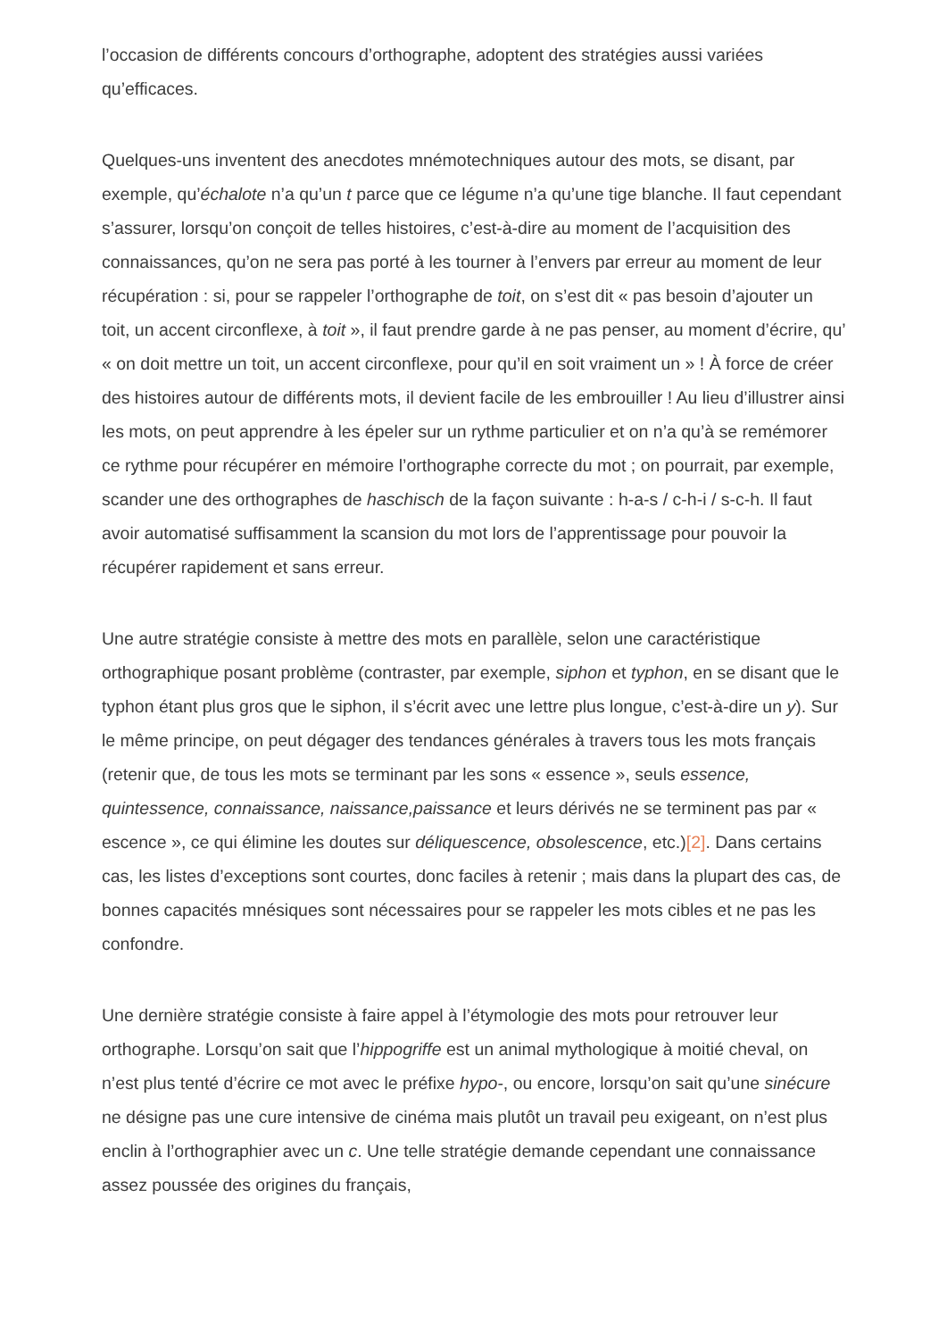l’occasion de différents concours d’orthographe, adoptent des stratégies aussi variées qu’efficaces.
Quelques-uns inventent des anecdotes mnémotechniques autour des mots, se disant, par exemple, qu’échalote n’a qu’un t parce que ce légume n’a qu’une tige blanche. Il faut cependant s’assurer, lorsqu’on conçoit de telles histoires, c’est-à-dire au moment de l’acquisition des connaissances, qu’on ne sera pas porté à les tourner à l’envers par erreur au moment de leur récupération : si, pour se rappeler l’orthographe de toit, on s’est dit « pas besoin d’ajouter un toit, un accent circonflexe, à toit », il faut prendre garde à ne pas penser, au moment d’écrire, qu’ « on doit mettre un toit, un accent circonflexe, pour qu’il en soit vraiment un » ! À force de créer des histoires autour de différents mots, il devient facile de les embrouiller ! Au lieu d’illustrer ainsi les mots, on peut apprendre à les épeler sur un rythme particulier et on n’a qu’à se remémorer ce rythme pour récupérer en mémoire l’orthographe correcte du mot ; on pourrait, par exemple, scander une des orthographes de haschisch de la façon suivante : h-a-s / c-h-i / s-c-h. Il faut avoir automatisé suffisamment la scansion du mot lors de l’apprentissage pour pouvoir la récupérer rapidement et sans erreur.
Une autre stratégie consiste à mettre des mots en parallèle, selon une caractéristique orthographique posant problème (contraster, par exemple, siphon et typhon, en se disant que le typhon étant plus gros que le siphon, il s’écrit avec une lettre plus longue, c’est-à-dire un y). Sur le même principe, on peut dégager des tendances générales à travers tous les mots français (retenir que, de tous les mots se terminant par les sons « essence », seuls essence, quintessence, connaissance, naissance,paissance et leurs dérivés ne se terminent pas par « escence », ce qui élimine les doutes sur déliquescence, obsolescence, etc.)[2]. Dans certains cas, les listes d’exceptions sont courtes, donc faciles à retenir ; mais dans la plupart des cas, de bonnes capacités mnésiques sont nécessaires pour se rappeler les mots cibles et ne pas les confondre.
Une dernière stratégie consiste à faire appel à l’étymologie des mots pour retrouver leur orthographe. Lorsqu’on sait que l’hippogriffe est un animal mythologique à moitié cheval, on n’est plus tenté d’écrire ce mot avec le préfixe hypo-, ou encore, lorsqu’on sait qu’une sinécure ne désigne pas une cure intensive de cinéma mais plutôt un travail peu exigeant, on n’est plus enclin à l’orthographier avec un c. Une telle stratégie demande cependant une connaissance assez poussée des origines du français,